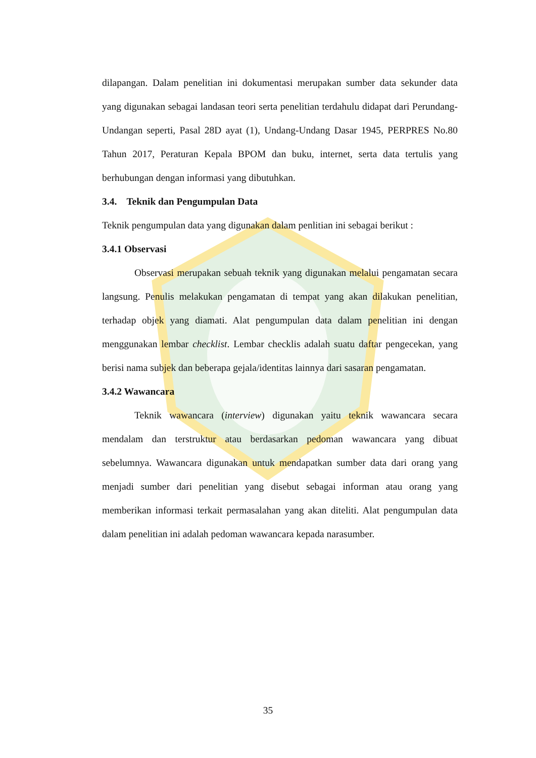dilapangan. Dalam penelitian ini dokumentasi merupakan sumber data sekunder data yang digunakan sebagai landasan teori serta penelitian terdahulu didapat dari Perundang-Undangan seperti, Pasal 28D ayat (1), Undang-Undang Dasar 1945, PERPRES No.80 Tahun 2017, Peraturan Kepala BPOM dan buku, internet, serta data tertulis yang berhubungan dengan informasi yang dibutuhkan.
3.4. Teknik dan Pengumpulan Data
Teknik pengumpulan data yang digunakan dalam penlitian ini sebagai berikut :
3.4.1 Observasi
Observasi merupakan sebuah teknik yang digunakan melalui pengamatan secara langsung. Penulis melakukan pengamatan di tempat yang akan dilakukan penelitian, terhadap objek yang diamati. Alat pengumpulan data dalam penelitian ini dengan menggunakan lembar checklist. Lembar checklis adalah suatu daftar pengecekan, yang berisi nama subjek dan beberapa gejala/identitas lainnya dari sasaran pengamatan.
3.4.2 Wawancara
Teknik wawancara (interview) digunakan yaitu teknik wawancara secara mendalam dan terstruktur atau berdasarkan pedoman wawancara yang dibuat sebelumnya. Wawancara digunakan untuk mendapatkan sumber data dari orang yang menjadi sumber dari penelitian yang disebut sebagai informan atau orang yang memberikan informasi terkait permasalahan yang akan diteliti. Alat pengumpulan data dalam penelitian ini adalah pedoman wawancara kepada narasumber.
35